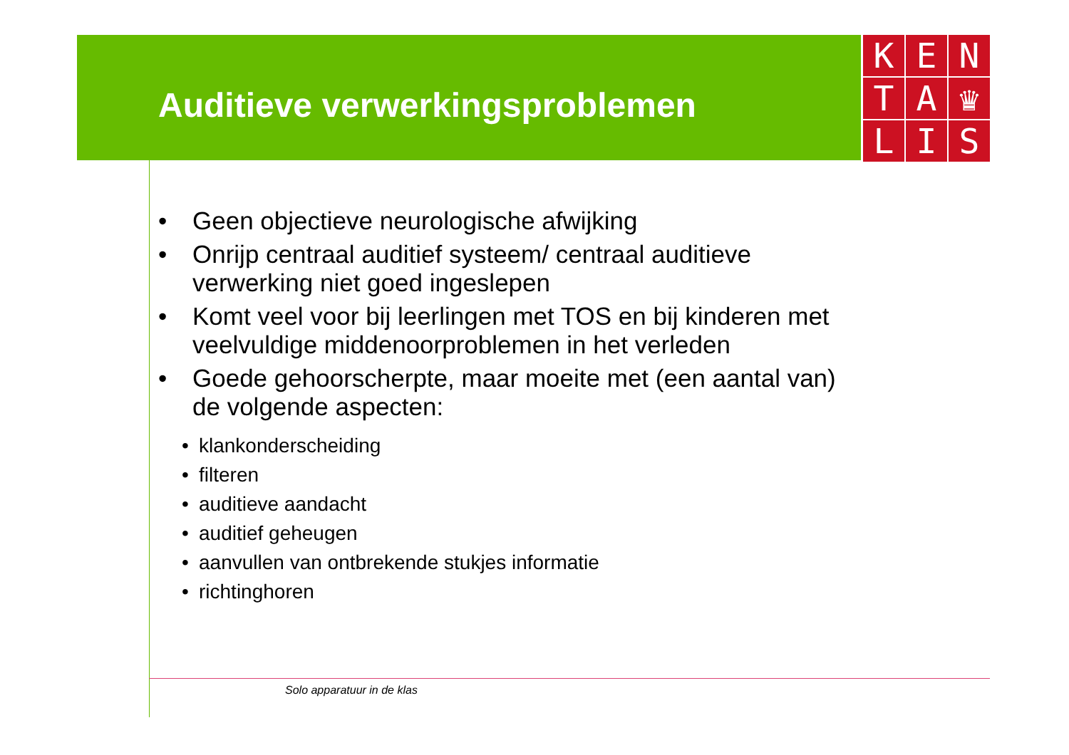Auditieve verwerkingsproblemen
K
E
N
T
A
♛
L
I
S
• Geen objectieve neurologische afwijking
• Onrijp centraal auditief systeem/ centraal auditieve verwerking niet goed ingeslepen
• Komt veel voor bij leerlingen met TOS en bij kinderen met veelvuldige middenoorproblemen in het verleden
• Goede gehoorscherpte, maar moeite met (een aantal van) de volgende aspecten:
• klankonderscheiding
• filteren
• auditieve aandacht
• auditief geheugen
• aanvullen van ontbrekende stukjes informatie
• richtinghoren
Solo apparatuur in de klas